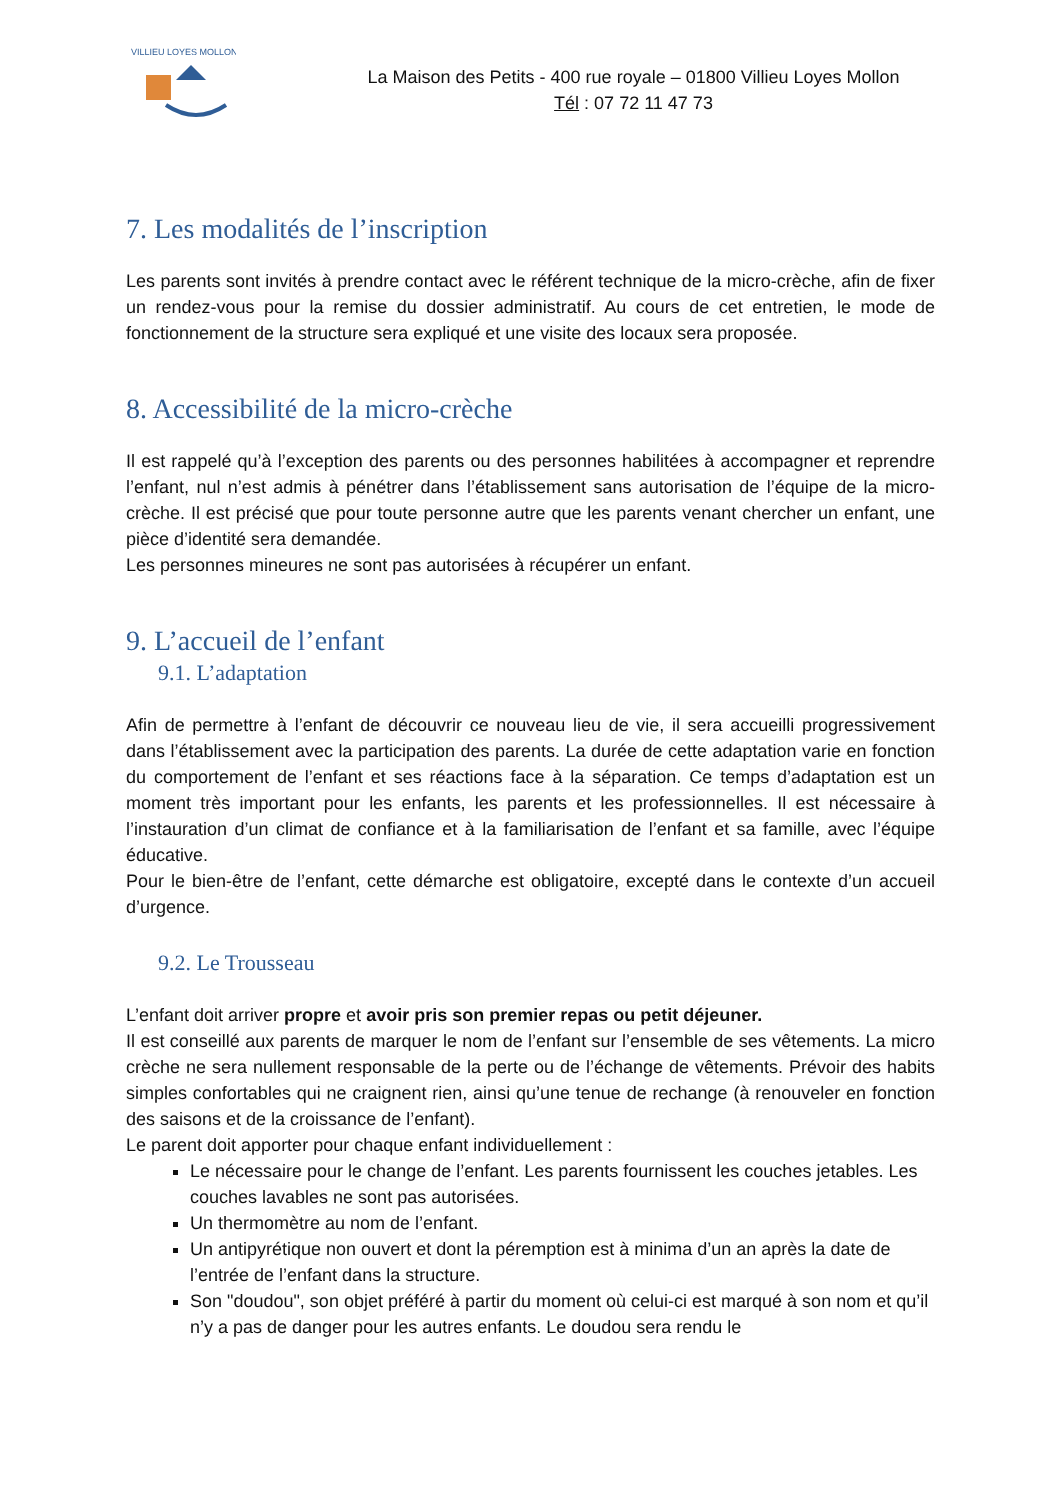VILLIEU LOYES MOLLON
La Maison des Petits - 400 rue royale – 01800 Villieu Loyes Mollon
Tél : 07 72 11 47 73
7. Les modalités de l’inscription
Les parents sont invités à prendre contact avec le référent technique de la micro-crèche, afin de fixer un rendez-vous pour la remise du dossier administratif. Au cours de cet entretien, le mode de fonctionnement de la structure sera expliqué et une visite des locaux sera proposée.
8. Accessibilité de la micro-crèche
Il est rappelé qu’à l’exception des parents ou des personnes habilitées à accompagner et reprendre l’enfant, nul n’est admis à pénétrer dans l’établissement sans autorisation de l’équipe de la micro-crèche. Il est précisé que pour toute personne autre que les parents venant chercher un enfant, une pièce d’identité sera demandée.
Les personnes mineures ne sont pas autorisées à récupérer un enfant.
9. L’accueil de l’enfant
9.1. L’adaptation
Afin de permettre à l’enfant de découvrir ce nouveau lieu de vie, il sera accueilli progressivement dans l’établissement avec la participation des parents. La durée de cette adaptation varie en fonction du comportement de l’enfant et ses réactions face à la séparation. Ce temps d’adaptation est un moment très important pour les enfants, les parents et les professionnelles. Il est nécessaire à l’instauration d’un climat de confiance et à la familiarisation de l’enfant et sa famille, avec l’équipe éducative.
Pour le bien-être de l’enfant, cette démarche est obligatoire, excepté dans le contexte d’un accueil d’urgence.
9.2. Le Trousseau
L’enfant doit arriver propre et avoir pris son premier repas ou petit déjeuner.
Il est conseillé aux parents de marquer le nom de l’enfant sur l’ensemble de ses vêtements. La micro crèche ne sera nullement responsable de la perte ou de l’échange de vêtements. Prévoir des habits simples confortables qui ne craignent rien, ainsi qu’une tenue de rechange (à renouveler en fonction des saisons et de la croissance de l’enfant).
Le parent doit apporter pour chaque enfant individuellement :
Le nécessaire pour le change de l’enfant. Les parents fournissent les couches jetables. Les couches lavables ne sont pas autorisées.
Un thermomètre au nom de l’enfant.
Un antipyrétique non ouvert et dont la péremption est à minima d’un an après la date de l’entrée de l’enfant dans la structure.
Son "doudou", son objet préféré à partir du moment où celui-ci est marqué à son nom et qu’il n’y a pas de danger pour les autres enfants. Le doudou sera rendu le